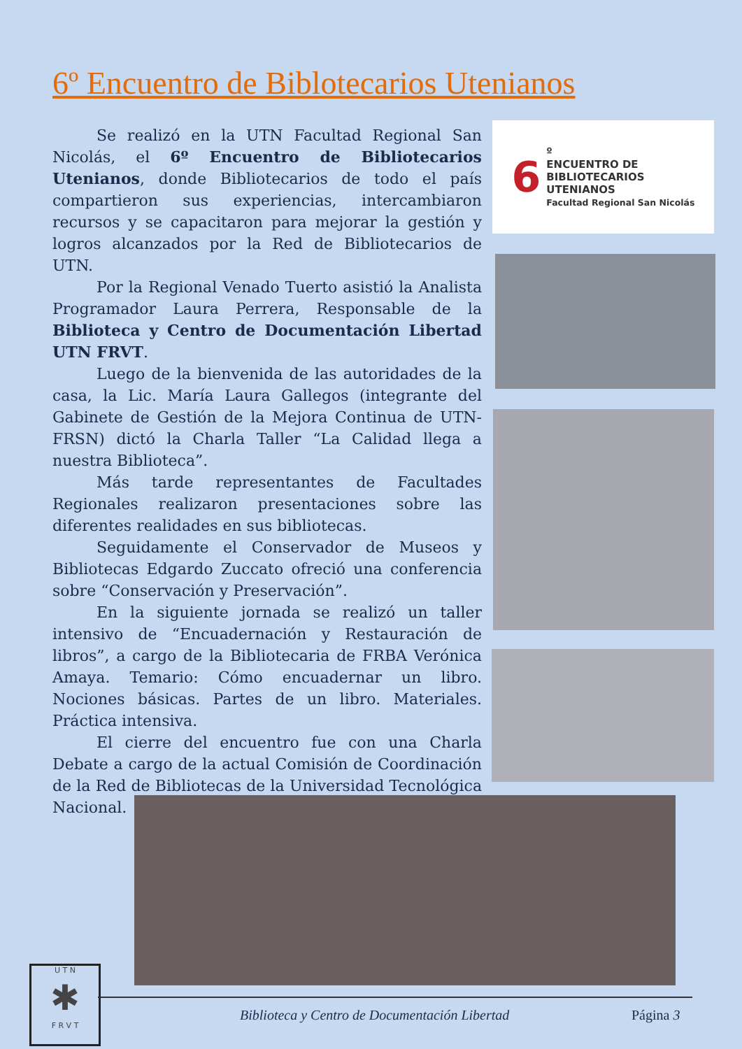6º Encuentro de Biblotecarios Utenianos
Se realizó en la UTN Facultad Regional San Nicolás, el 6º Encuentro de Bibliotecarios Utenianos, donde Bibliotecarios de todo el país compartieron sus experiencias, intercambiaron recursos y se capacitaron para mejorar la gestión y logros alcanzados por la Red de Bibliotecarios de UTN.
Por la Regional Venado Tuerto asistió la Analista Programador Laura Perrera, Responsable de la Biblioteca y Centro de Documentación Libertad UTN FRVT.
Luego de la bienvenida de las autoridades de la casa, la Lic. María Laura Gallegos (integrante del Gabinete de Gestión de la Mejora Continua de UTN-FRSN) dictó la Charla Taller “La Calidad llega a nuestra Biblioteca”.
Más tarde representantes de Facultades Regionales realizaron presentaciones sobre las diferentes realidades en sus bibliotecas.
Seguidamente el Conservador de Museos y Bibliotecas Edgardo Zuccato ofreció una conferencia sobre “Conservación y Preservación”.
En la siguiente jornada se realizó un taller intensivo de “Encuadernación y Restauración de libros”, a cargo de la Bibliotecaria de FRBA Verónica Amaya. Temario: Cómo encuadernar un libro. Nociones básicas. Partes de un libro. Materiales. Práctica intensiva.
El cierre del encuentro fue con una Charla Debate a cargo de la actual Comisión de Coordinación de la Red de Bibliotecas de la Universidad Tecnológica Nacional.
6 º
ENCUENTRO DE
BIBLIOTECARIOS
UTENIANOS
Facultad Regional San Nicolás
U T N
✱
F R V T
Biblioteca y Centro de Documentación Libertad
Página 3